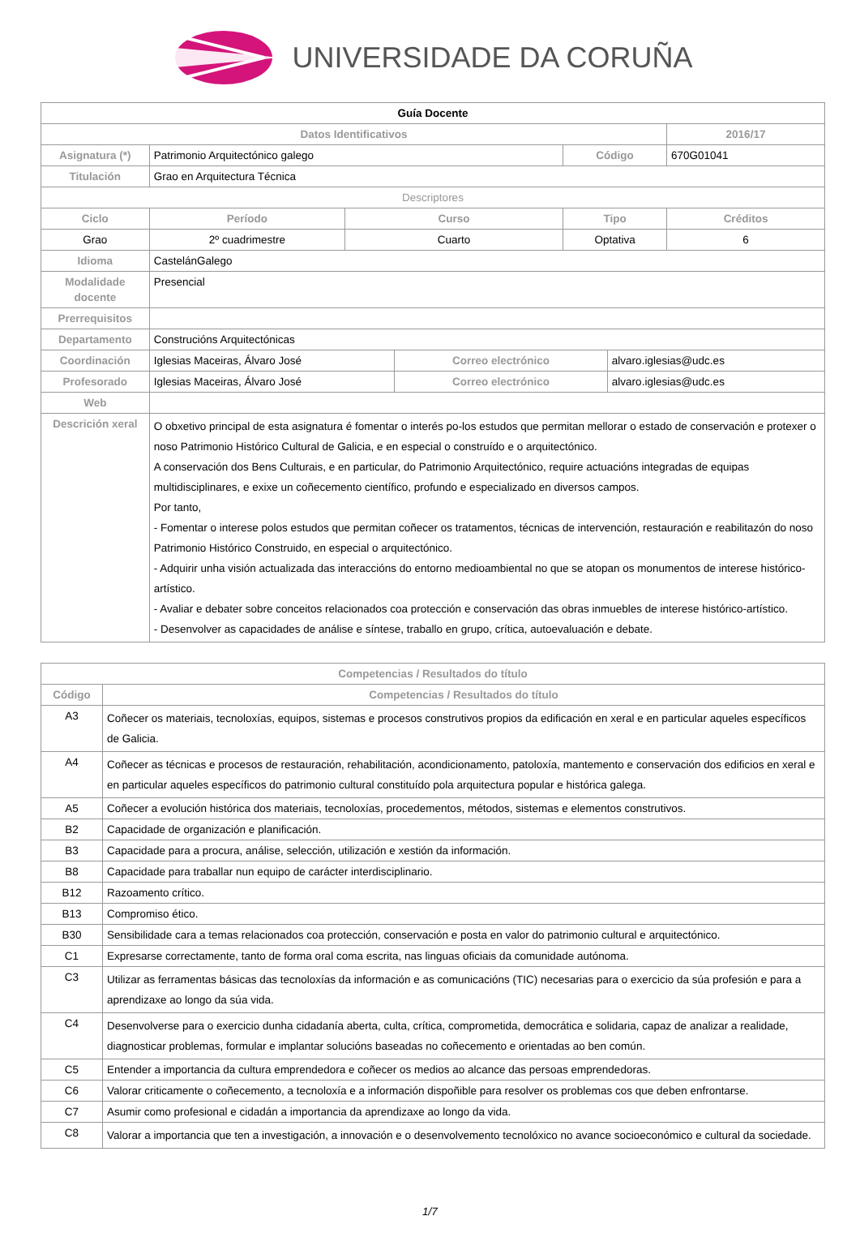UNIVERSIDADE DA CORUÑA
| Guía Docente | | | | | | |
| Datos Identificativos | | | | | | 2016/17 |
| Asignatura (*) | Patrimonio Arquitectónico galego | | | Código | | 670G01041 |
| Titulación | Grao en Arquitectura Técnica | | | | | |
| Descriptores | | | | | | |
| Ciclo | Período | Curso | | Tipo | | Créditos |
| Grao | 2º cuadrimestre | Cuarto | | Optativa | | 6 |
| Idioma | CastelánGalego | | | | | |
| Modalidade docente | Presencial | | | | | |
| Prerrequisitos | | | | | | |
| Departamento | Construcións Arquitectónicas | | | | | |
| Coordinación | Iglesias Maceiras, Álvaro José | | Correo electrónico | | alvaro.iglesias@udc.es | |
| Profesorado | Iglesias Maceiras, Álvaro José | | Correo electrónico | | alvaro.iglesias@udc.es | |
| Web | | | | | | |
| Descrición xeral | O obxetivo principal de esta asignatura é fomentar o interés po-los estudos que permitan mellorar o estado de conservación e protexer o noso Patrimonio Histórico Cultural de Galicia, e en especial o construído e o arquitectónico. A conservación dos Bens Culturais, e en particular, do Patrimonio Arquitectónico, require actuacións integradas de equipas multidisciplinares, e exixe un coñecemento científico, profundo e especializado en diversos campos. Por tanto, - Fomentar o interese polos estudos que permitan coñecer os tratamentos, técnicas de intervención, restauración e reabilitazón do noso Patrimonio Histórico Construido, en especial o arquitectónico. - Adquirir unha visión actualizada das interaccións do entorno medioambiental no que se atopan os monumentos de interese histórico-artístico. - Avaliar e debater sobre conceitos relacionados coa protección e conservación das obras inmuebles de interese histórico-artístico. - Desenvolver as capacidades de análise e síntese, traballo en grupo, crítica, autoevaluación e debate. | | | | | |
| Competencias / Resultados do título | |
| --- | --- |
| Código | Competencias / Resultados do título |
| A3 | Coñecer os materiais, tecnoloxías, equipos, sistemas e procesos construtivos propios da edificación en xeral e en particular aqueles específicos de Galicia. |
| A4 | Coñecer as técnicas e procesos de restauración, rehabilitación, acondicionamento, patoloxía, mantemento e conservación dos edificios en xeral e en particular aqueles específicos do patrimonio cultural constituído pola arquitectura popular e histórica galega. |
| A5 | Coñecer a evolución histórica dos materiais, tecnoloxías, procedementos, métodos, sistemas e elementos construtivos. |
| B2 | Capacidade de organización e planificación. |
| B3 | Capacidade para a procura, análise, selección, utilización e xestión da información. |
| B8 | Capacidade para traballar nun equipo de carácter interdisciplinario. |
| B12 | Razoamento crítico. |
| B13 | Compromiso ético. |
| B30 | Sensibilidade cara a temas relacionados coa protección, conservación e posta en valor do patrimonio cultural e arquitectónico. |
| C1 | Expresarse correctamente, tanto de forma oral coma escrita, nas linguas oficiais da comunidade autónoma. |
| C3 | Utilizar as ferramentas básicas das tecnoloxías da información e as comunicacións (TIC) necesarias para o exercicio da súa profesión e para a aprendizaxe ao longo da súa vida. |
| C4 | Desenvolverse para o exercicio dunha cidadanía aberta, culta, crítica, comprometida, democrática e solidaria, capaz de analizar a realidade, diagnosticar problemas, formular e implantar solucións baseadas no coñecemento e orientadas ao ben común. |
| C5 | Entender a importancia da cultura emprendedora e coñecer os medios ao alcance das persoas emprendedoras. |
| C6 | Valorar criticamente o coñecemento, a tecnoloxía e a información dispoñible para resolver os problemas cos que deben enfrontarse. |
| C7 | Asumir como profesional e cidadán a importancia da aprendizaxe ao longo da vida. |
| C8 | Valorar a importancia que ten a investigación, a innovación e o desenvolvemento tecnolóxico no avance socioeconómico e cultural da sociedade. |
1/7